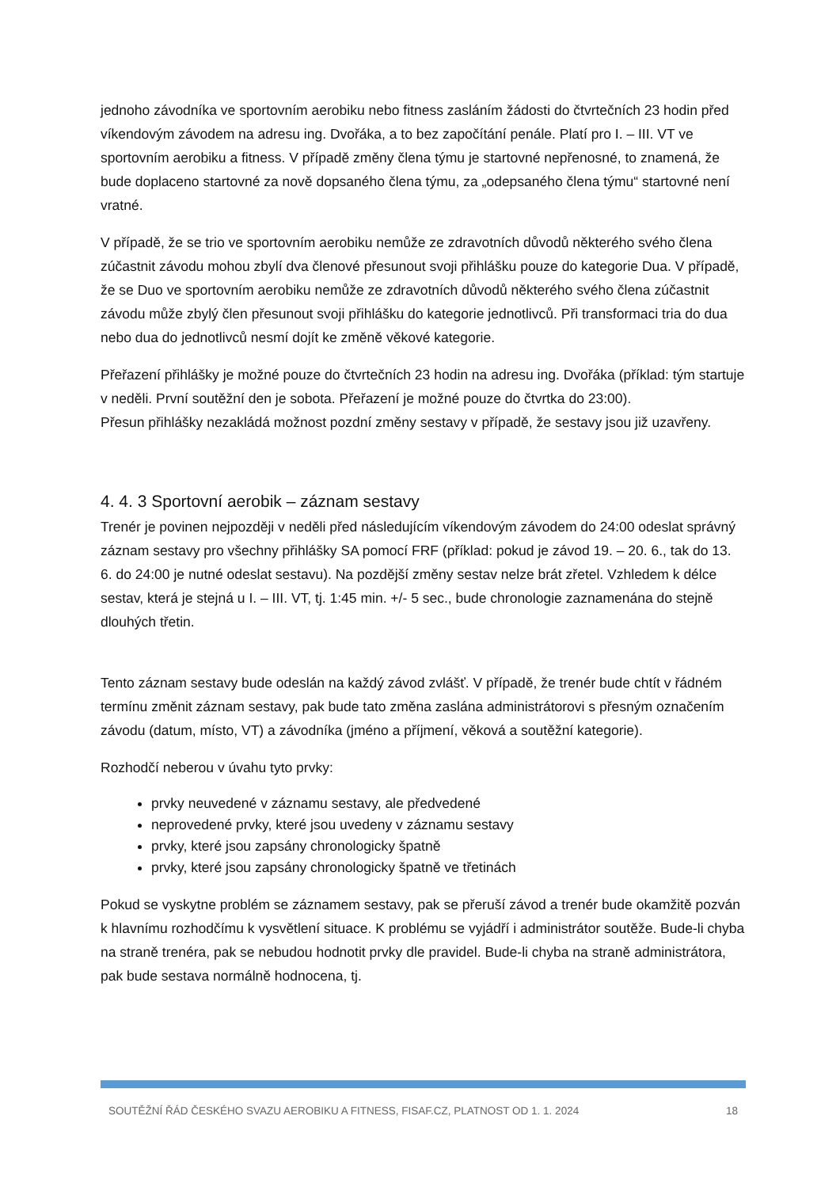jednoho závodníka ve sportovním aerobiku nebo fitness zasláním žádosti do čtvrtečních 23 hodin před víkendovým závodem na adresu ing. Dvořáka, a to bez započítání penále. Platí pro I. – III. VT ve sportovním aerobiku a fitness. V případě změny člena týmu je startovné nepřenosné, to znamená, že bude doplaceno startovné za nově dopsaného člena týmu, za „odepsaného člena týmu“ startovné není vratné.
V případě, že se trio ve sportovním aerobiku nemůže ze zdravotních důvodů některého svého člena zúčastnit závodu mohou zbylí dva členové přesunout svoji přihlášku pouze do kategorie Dua. V případě, že se Duo ve sportovním aerobiku nemůže ze zdravotních důvodů některého svého člena zúčastnit závodu může zbylý člen přesunout svoji přihlášku do kategorie jednotlivců. Při transformaci tria do dua nebo dua do jednotlivců nesmí dojít ke změně věkové kategorie.
Přeřazení přihlášky je možné pouze do čtvrtečních 23 hodin na adresu ing. Dvořáka (příklad: tým startuje v neděli. První soutěžní den je sobota. Přeřazení je možné pouze do čtvrtka do 23:00).
Přesun přihlášky nezakládá možnost pozdní změny sestavy v případě, že sestavy jsou již uzavřeny.
4. 4. 3 Sportovní aerobik – záznam sestavy
Trenér je povinen nejpozději v neděli před následujícím víkendovým závodem do 24:00 odeslat správný záznam sestavy pro všechny přihlášky SA pomocí FRF (příklad: pokud je závod 19. – 20. 6., tak do 13. 6. do 24:00 je nutné odeslat sestavu). Na pozdější změny sestav nelze brát zřetel. Vzhledem k délce sestav, která je stejná u I. – III. VT, tj. 1:45 min. +/- 5 sec., bude chronologie zaznamenána do stejně dlouhých třetin.
Tento záznam sestavy bude odeslán na každý závod zvlášť. V případě, že trenér bude chtít v řádném termínu změnit záznam sestavy, pak bude tato změna zaslána administrátorovi s přesným označením závodu (datum, místo, VT) a závodníka (jméno a příjmení, věková a soutěžní kategorie).
Rozhodčí neberou v úvahu tyto prvky:
prvky neuvedené v záznamu sestavy, ale předvedené
neprovedené prvky, které jsou uvedeny v záznamu sestavy
prvky, které jsou zapsány chronologicky špatně
prvky, které jsou zapsány chronologicky špatně ve třetinách
Pokud se vyskytne problém se záznamem sestavy, pak se přeruší závod a trenér bude okamžitě pozván k hlavnímu rozhodčímu k vysvětlení situace. K problému se vyjádří i administrátor soutěže. Bude-li chyba na straně trenéra, pak se nebudou hodnotit prvky dle pravidel. Bude-li chyba na straně administrátora, pak bude sestava normálně hodnocena, tj.
SOUTĚŽNÍ ŘÁD ČESKÉHO SVAZU AEROBIKU A FITNESS, FISAF.CZ, PLATNOST OD 1. 1. 2024 18